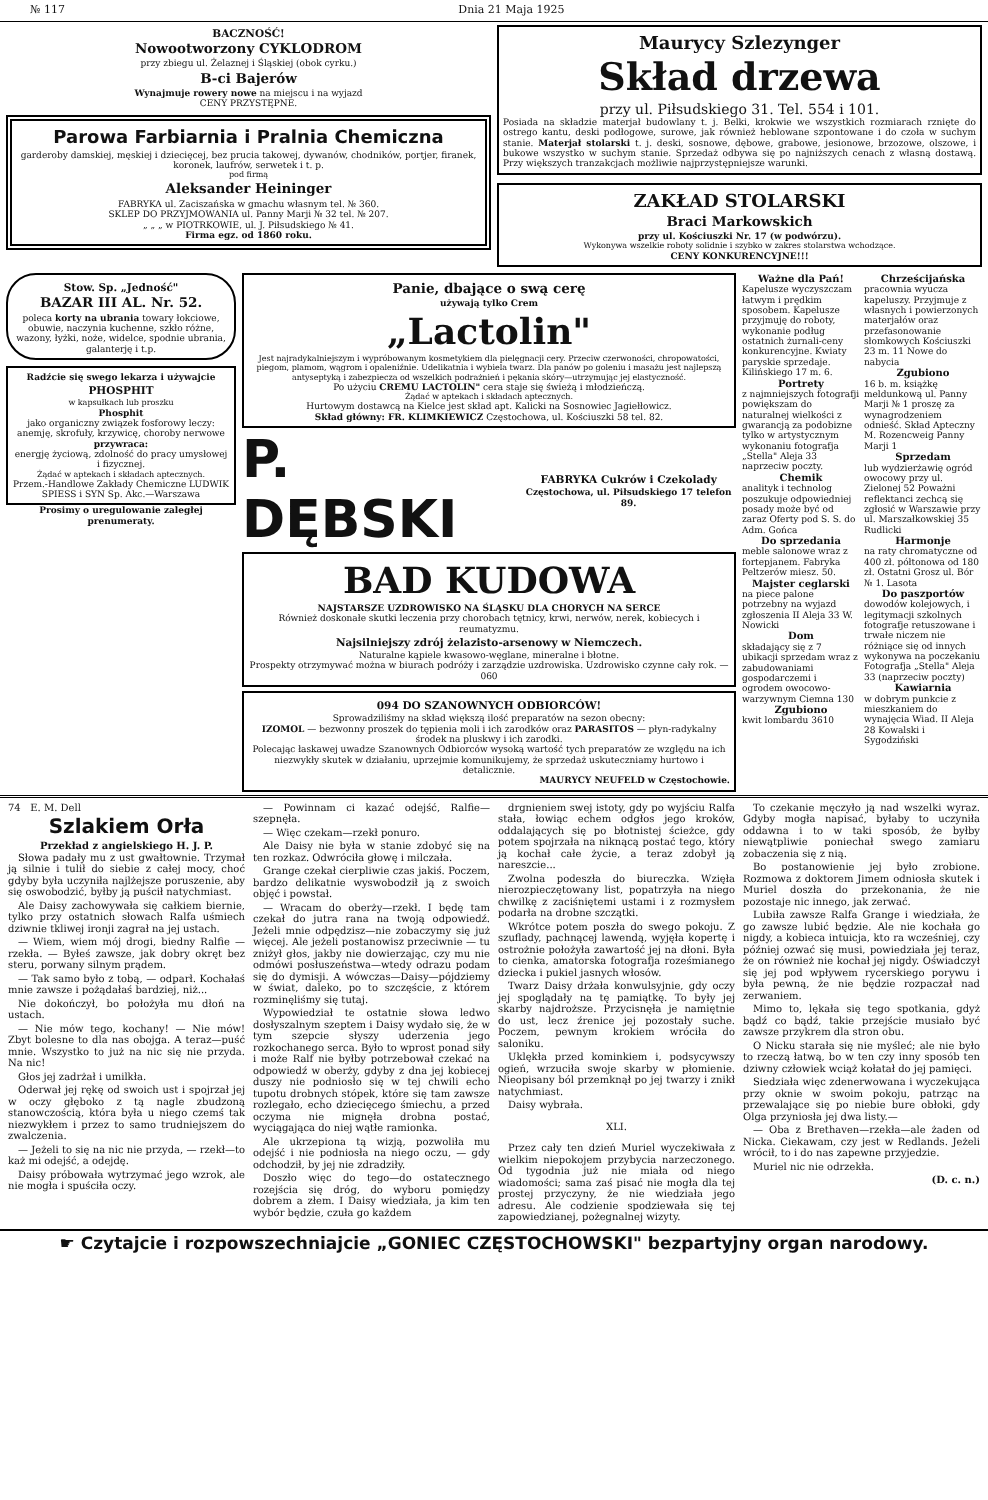№ 117 Dnia 21 Maja 1925
BACZNOŚĆ!
Nowootworzony CYKLODROM
przy zbiegu ul. Żelaznej i Śląskiej (obok cyrku.)
B-ci Bajerów
Wynajmuje rowery nowe na miejscu i na wyjazd
CENY PRZYSTĘPNE.
Parowa Farbiarnia i Pralnia Chemiczna
garderoby damskiej, męskiej i dziecięcej, bez prucia takowej, dywanów, chodników, portjer, firanek, koronek, laufrów, serwetek i t. p.
pod firmą
Aleksander Heininger
FABRYKA ul. Zaciszańska w gmachu własnym tel. № 360.
SKLEP DO PRZYJMOWANIA ul. Panny Marji № 32 tel. № 207.
„ „ „ w PIOTRKOWIE, ul. J. Piłsudskiego № 41.
Firma egz. od 1860 roku.
Maurycy Szlezynger
Skład drzewa
przy ul. Piłsudskiego 31. Tel. 554 i 101.
Posiada na składzie materjał budowlany t. j. Belki, krokwie we wszystkich rozmiarach rznięte do ostrego kantu, deski podłogowe, surowe, jak również heblowane szpontowane i do czoła w suchym stanie. Materjał stolarski t. j. deski, sosnowe, dębowe, grabowe, jesionowe, brzozowe, olszowe, i bukowe wszystko w suchym stanie. Sprzedaż odbywa się po najniższych cenach z własną dostawą. Przy większych tranzakcjach możliwie najprzystępniejsze warunki.
ZAKŁAD STOLARSKI
Braci Markowskich
przy ul. Kościuszki Nr. 17 (w podwórzu).
Wykonywa wszelkie roboty solidnie i szybko w zakres stolarstwa wchodzące.
CENY KONKURENCYJNE!!!
Stow. Sp. „Jedność"
BAZAR III AL. Nr. 52.
poleca korty na ubrania towary łokciowe, obuwie, naczynia kuchenne, szkło różne, wazony, łyżki, noże, widelce, spodnie ubrania, galanterję i t.p.
Radźcie się swego lekarza i używajcie
PHOSPHIT
w kapsułkach lub proszku
Phosphit
jako organiczny związek fosforowy leczy: anemję, skrofuły, krzywicę, choroby nerwowe
przywraca:
energję życiową, zdolność do pracy umysłowej i fizycznej.
Żądać w aptekach i składach aptecznych.
Przem.-Handlowe Zakłady Chemiczne LUDWIK SPIESS i SYN Sp. Akc.—Warszawa
Prosimy o uregulowanie zaległej prenumeraty.
Panie, dbające o swą cerę
używają tylko Crem
„Lactolin"
Jest najradykalniejszym i wypróbowanym kosmetykiem dla pielęgnacji cery. Przeciw czerwoności, chropowatości, piegom, plamom, wągrom i opaleniźnie. Udelikatnia i wybiela twarz. Dla panów po goleniu i masażu jest najlepszą antyseptyką i zabezpiecza od wszelkich podrażnień i pękania skóry—utrzymując jej elastyczność.
Po użyciu CREMU LACTOLIN" cera staje się świeżą i młodzieńczą.
Żądać w aptekach i składach aptecznych.
Hurtowym dostawcą na Kielce jest skład apt. Kalicki na Sosnowiec Jagiełłowicz.
Skład główny: FR. KLIMKIEWICZ Częstochowa, ul. Kościuszki 58 tel. 82.
P. DĘBSKI
FABRYKA Cukrów i Czekolady
Częstochowa, ul. Piłsudskiego 17 telefon 89.
BAD KUDOWA
NAJSTARSZE UZDROWISKO NA ŚLĄSKU DLA CHORYCH NA SERCE
Również doskonałe skutki leczenia przy chorobach tętnicy, krwi, nerwów, nerek, kobiecych i reumatyzmu.
Najsilniejszy zdrój żelazisto-arsenowy w Niemczech.
Naturalne kąpiele kwasowo-węglane, mineralne i błotne.
Prospekty otrzymywać można w biurach podróży i zarządzie uzdrowiska. Uzdrowisko czynne cały rok. —060
094 DO SZANOWNYCH ODBIORCÓW!
Sprowadziliśmy na skład większą ilość preparatów na sezon obecny:
IZOMOL — bezwonny proszek do tępienia moli i ich zarodków oraz PARASITOS — płyn-radykalny środek na pluskwy i ich zarodki.
Polecając łaskawej uwadze Szanownych Odbiorców wysoką wartość tych preparatów ze względu na ich niezwykły skutek w działaniu, uprzejmie komunikujemy, że sprzedaż uskuteczniamy hurtowo i detalicznie.
MAURYCY NEUFELD w Częstochowie.
Ważne dla Pań!
Kapelusze wyczyszczam łatwym i prędkim sposobem. Kapelusze przyjmuję do roboty, wykonanie podług ostatnich żurnali-ceny konkurencyjne. Kwiaty paryskie sprzedaje. Kilińskiego 17 m. 6.
Portrety
z najmniejszych fotografji powiększam do naturalnej wielkości z gwarancją za podobizne tylko w artystycznym wykonaniu fotografja „Stella" Aleja 33 naprzeciw poczty.
Chemik
analityk i technolog poszukuje odpowiedniej posady może być od zaraz Oferty pod S. S. do Adm. Gońca
Do sprzedania
meble salonowe wraz z fortepjanem. Fabryka Peltzerów miesz. 50.
Majster ceglarski
na piece palone potrzebny na wyjazd zgłoszenia II Aleja 33 W. Nowicki
Dom
składający się z 7 ubikacji sprzedam wraz z zabudowaniami gospodarczemi i ogrodem owocowo-warzywnym Ciemna 130
Zgubiono
kwit lombardu 3610
Chrześcijańska
pracownia wyucza kapeluszy. Przyjmuje z własnych i powierzonych materjałów oraz przefasonowanie słomkowych Kościuszki 23 m. 11 Nowe do nabycia
Zgubiono
16 b. m. książkę meldunkową ul. Panny Marji № 1 proszę za wynagrodzeniem odnieść. Skład Apteczny M. Rozencweig Panny Marji 1
Sprzedam
lub wydzierżawię ogród owocowy przy ul. Zielonej 52 Poważni reflektanci zechcą się zgłosić w Warszawie przy ul. Marszałkowskiej 35 Rudlicki
Harmonje
na raty chromatyczne od 400 zł. półtonowa od 180 zł. Ostatni Grosz ul. Bór № 1. Lasota
Do paszportów
dowodów kolejowych, i legitymacji szkolnych fotografje retuszowane i trwałe niczem nie różniące się od innych wykonywa na poczekaniu Fotografja „Stella" Aleja 33 (naprzeciw poczty)
Kawiarnia
w dobrym punkcie z mieszkaniem do wynajęcia Wiad. II Aleja 28 Kowalski i Sygodziński
74 E. M. Dell
Szlakiem Orła
Przekład z angielskiego H. J. P.
Słowa padały mu z ust gwałtownie. Trzymał ją silnie i tulił do siebie z całej mocy, choć gdyby była uczyniła najlżejsze poruszenie, aby się oswobodzić, byłby ją puścił natychmiast.
Ale Daisy zachowywała się całkiem biernie, tylko przy ostatnich słowach Ralfa uśmiech dziwnie tkliwej ironji zagrał na jej ustach.
— Wiem, wiem mój drogi, biedny Ralfie — rzekła. — Byłeś zawsze, jak dobry okręt bez steru, porwany silnym prądem.
— Tak samo było z tobą, — odparł. Kochałaś mnie zawsze i pożądałaś bardziej, niż...
Nie dokończył, bo położyła mu dłoń na ustach.
— Nie mów tego, kochany! — Nie mów! Zbyt bolesne to dla nas obojga. A teraz—puść mnie. Wszystko to już na nic się nie przyda. Na nic!
Głos jej zadrżał i umilkła.
Oderwał jej rękę od swoich ust i spojrzał jej w oczy głęboko z tą nagle zbudzoną stanowczością, która była u niego czemś tak niezwykłem i przez to samo trudniejszem do zwalczenia.
— Jeżeli to się na nic nie przyda, — rzekł—to każ mi odejść, a odejdę.
Daisy próbowała wytrzymać jego wzrok, ale nie mogła i spuściła oczy.
— Powinnam ci kazać odejść, Ralfie—szepnęła.
— Więc czekam—rzekł ponuro.
Ale Daisy nie była w stanie zdobyć się na ten rozkaz. Odwróciła głowę i milczała.
Grange czekał cierpliwie czas jakiś. Poczem, bardzo delikatnie wyswobodził ją z swoich objęć i powstał.
— Wracam do oberży—rzekł. I będę tam czekał do jutra rana na twoją odpowiedź. Jeżeli mnie odpędzisz—nie zobaczymy się już więcej. Ale jeżeli postanowisz przeciwnie — tu zniżył głos, jakby nie dowierzając, czy mu nie odmówi posłuszeństwa—wtedy odrazu podam się do dymisji. A wówczas—Daisy—pójdziemy w świat, daleko, po to szczęście, z którem rozminęliśmy się tutaj.
Wypowiedział te ostatnie słowa ledwo dosłyszalnym szeptem i Daisy wydało się, że w tym szepcie słyszy uderzenia jego rozkochanego serca. Było to wprost ponad siły i może Ralf nie byłby potrzebował czekać na odpowiedź w oberży, gdyby z dna jej kobiecej duszy nie podniosło się w tej chwili echo tupotu drobnych stópek, które się tam zawsze rozlegało, echo dziecięcego śmiechu, a przed oczyma nie mignęła drobna postać, wyciągająca do niej wątłe ramionka.
Ale ukrzepiona tą wizją, pozwoliła mu odejść i nie podniosła na niego oczu, — gdy odchodził, by jej nie zdradziły.
Doszło więc do tego—do ostatecznego rozejścia się dróg, do wyboru pomiędzy dobrem a złem. I Daisy wiedziała, ja kim ten wybór będzie, czuła go każdem
drgnieniem swej istoty, gdy po wyjściu Ralfa stała, łowiąc echem odgłos jego kroków, oddalających się po błotnistej ścieżce, gdy potem spojrzała na niknącą postać tego, który ją kochał całe życie, a teraz zdobył ją nareszcie...
Zwolna podeszła do biureczka. Wzięła nierozpieczętowany list, popatrzyła na niego chwilkę z zaciśniętemi ustami i z rozmysłem podarła na drobne szczątki.
Wkrótce potem poszła do swego pokoju. Z szuflady, pachnącej lawendą, wyjęła kopertę i ostrożnie położyła zawartość jej na dłoni. Była to cienka, amatorska fotografja roześmianego dziecka i pukiel jasnych włosów.
Twarz Daisy drżała konwulsyjnie, gdy oczy jej spoglądały na tę pamiątkę. To były jej skarby najdroższe. Przycisnęła je namiętnie do ust, lecz źrenice jej pozostały suche. Poczem, pewnym krokiem wróciła do saloniku.
Uklękła przed kominkiem i, podsycywszy ogień, wrzuciła swoje skarby w płomienie. Nieopisany ból przemknął po jej twarzy i znikł natychmiast.
Daisy wybrała.
XLI.
Przez cały ten dzień Muriel wyczekiwała z wielkim niepokojem przybycia narzeczonego. Od tygodnia już nie miała od niego wiadomości; sama zaś pisać nie mogła dla tej prostej przyczyny, że nie wiedziała jego adresu. Ale codzienie spodziewała się tej zapowiedzianej, pożegnalnej wizyty.
To czekanie męczyło ją nad wszelki wyraz. Gdyby mogła napisać, byłaby to uczyniła oddawna i to w taki sposób, że byłby niewątpliwie poniechał swego zamiaru zobaczenia się z nią.
Bo postanowienie jej było zrobione. Rozmowa z doktorem Jimem odniosła skutek i Muriel doszła do przekonania, że nie pozostaje nic innego, jak zerwać.
Lubiła zawsze Ralfa Grange i wiedziała, że go zawsze lubić będzie. Ale nie kochała go nigdy, a kobieca intuicja, kto ra wcześniej, czy później ozwać się musi, powiedziała jej teraz, że on również nie kochał jej nigdy. Oświadczył się jej pod wpływem rycerskiego porywu i była pewną, że nie będzie rozpaczał nad zerwaniem.
Mimo to, lękała się tego spotkania, gdyż bądź co bądź, takie przejście musiało być zawsze przykrem dla stron obu.
O Nicku starała się nie myśleć; ale nie było to rzeczą łatwą, bo w ten czy inny sposób ten dziwny człowiek wciąż kołatał do jej pamięci.
Siedziała więc zdenerwowana i wyczekująca przy oknie w swoim pokoju, patrząc na przewalające się po niebie bure obłoki, gdy Olga przyniosła jej dwa listy.—
— Oba z Brethaven—rzekła—ale żaden od Nicka. Ciekawam, czy jest w Redlands. Jeżeli wrócił, to i do nas zapewne przyjedzie.
Muriel nic nie odrzekła.
(D. c. n.)
☛ Czytajcie i rozpowszechniajcie „GONIEC CZĘSTOCHOWSKI" bezpartyjny organ narodowy.